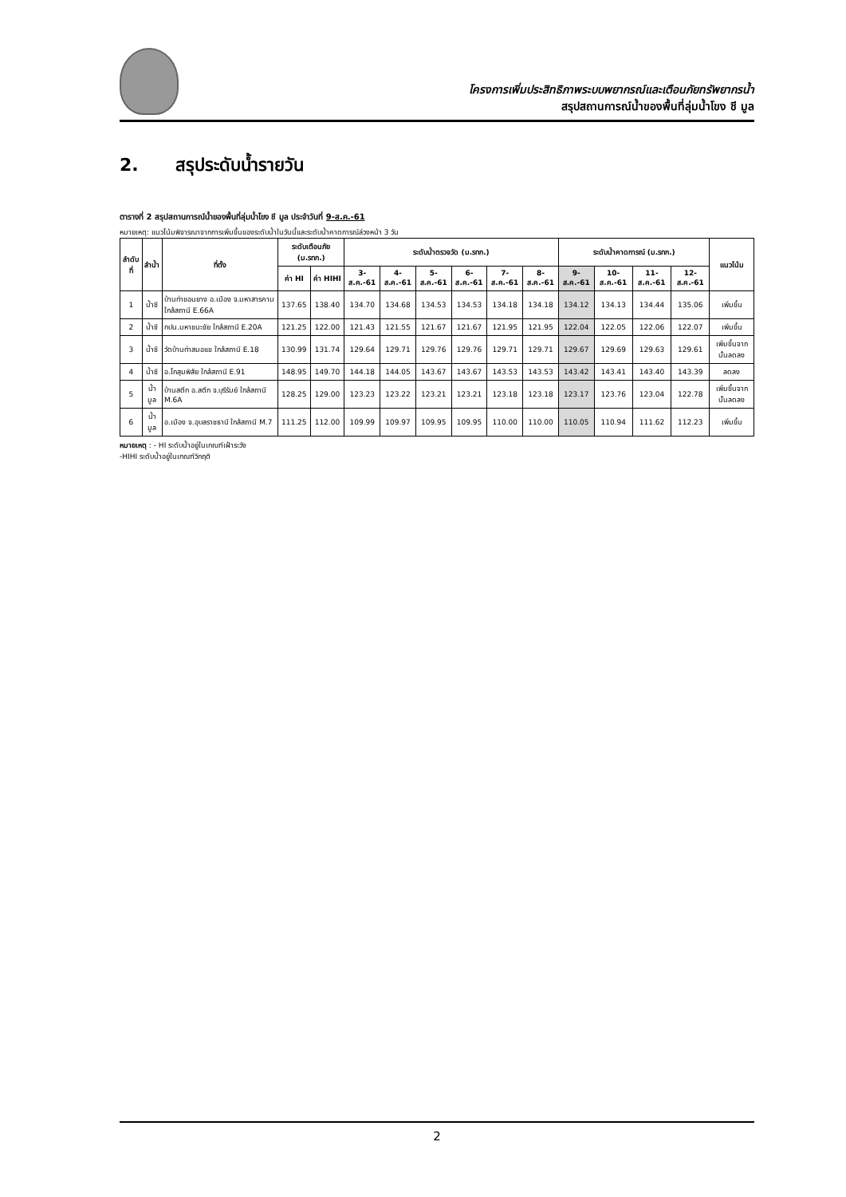โครงการเพิ่มประสิทธิภาพระบบพยากรณ์และเตือนภัยทรัพยากรน้ำ
สรุปสถานการณ์น้ำของพื้นที่ลุ่มน้ำโขง ชี มูล
2. สรุประดับน้ำรายวัน
ตารางที่ 2 สรุปสถานการณ์น้ำของพื้นที่ลุ่มน้ำโขง ชี มูล ประจำวันที่ 9-ส.ค.-61
หมายเหตุ: แนวโน้มพิจารณาจากการเพิ่มขึ้นของระดับน้ำในวันนี้และระดับน้ำคาดการณ์ล่วงหน้า 3 วัน
| ลำดับที่ | ลำน้ำ | ที่ตั้ง | ระดับเตือนภัย (ม.รทก.) | | ระดับน้ำตรวจวัด (ม.รทก.) | | | | | | ระดับน้ำคาดการณ์ (ม.รทก.) | | | | แนวโน้ม |
| --- | --- | --- | --- | --- | --- | --- | --- | --- | --- | --- | --- | --- | --- | --- | --- |
| | | | ค่า HI | ค่า HIHI | 3-ส.ค.-61 | 4-ส.ค.-61 | 5-ส.ค.-61 | 6-ส.ค.-61 | 7-ส.ค.-61 | 8-ส.ค.-61 | 9-ส.ค.-61 | 10-ส.ค.-61 | 11-ส.ค.-61 | 12-ส.ค.-61 | |
| 1 | น้ำชี | บ้านท่าขอนยาง อ.เมือง จ.มหาสารคาม ใกล้สถานี E.66A | 137.65 | 138.40 | 134.70 | 134.68 | 134.53 | 134.53 | 134.18 | 134.18 | 134.12 | 134.13 | 134.44 | 135.06 | เพิ่มขึ้น |
| 2 | น้ำชี | กปน.มหาชนะชัย ใกล้สถานี E.20A | 121.25 | 122.00 | 121.43 | 121.55 | 121.67 | 121.67 | 121.95 | 121.95 | 122.04 | 122.05 | 122.06 | 122.07 | เพิ่มขึ้น |
| 3 | น้ำชี | วัดบ้านท่าสมอแข ใกล้สถานี E.18 | 130.99 | 131.74 | 129.64 | 129.71 | 129.76 | 129.76 | 129.71 | 129.71 | 129.67 | 129.69 | 129.63 | 129.61 | เพิ่มขึ้นจากนั้นลดลง |
| 4 | น้ำชี | อ.โกสุมพิสัย ใกล้สถานี E.91 | 148.95 | 149.70 | 144.18 | 144.05 | 143.67 | 143.67 | 143.53 | 143.53 | 143.42 | 143.41 | 143.40 | 143.39 | ลดลง |
| 5 | น้ำมูล | บ้านสตึก อ.สตึก จ.บุรีรัมย์ ใกล้สถานี M.6A | 128.25 | 129.00 | 123.23 | 123.22 | 123.21 | 123.21 | 123.18 | 123.18 | 123.17 | 123.76 | 123.04 | 122.78 | เพิ่มขึ้นจากนั้นลดลง |
| 6 | น้ำมูล | อ.เมือง จ.อุบลราชธานี ใกล้สถานี M.7 | 111.25 | 112.00 | 109.99 | 109.97 | 109.95 | 109.95 | 110.00 | 110.00 | 110.05 | 110.94 | 111.62 | 112.23 | เพิ่มขึ้น |
หมายเหตุ : - HI ระดับน้ำอยู่ในเกณฑ์เฝ้าระวัง
-HIHI ระดับน้ำอยู่ในเกณฑ์วิกฤติ
2